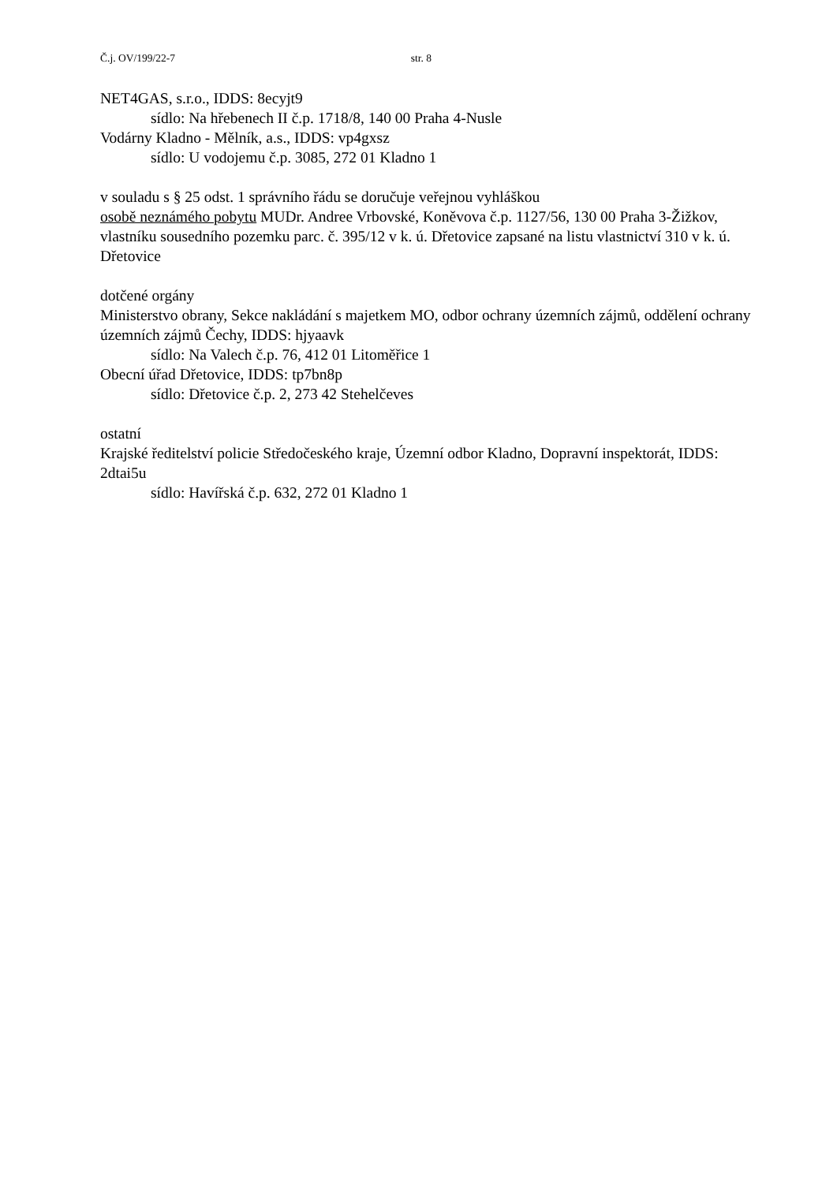Č.j. OV/199/22-7 str. 8
NET4GAS, s.r.o., IDDS: 8ecyjt9
sídlo: Na hřebenech II č.p. 1718/8, 140 00 Praha 4-Nusle
Vodárny Kladno - Mělník, a.s., IDDS: vp4gxsz
sídlo: U vodojemu č.p. 3085, 272 01 Kladno 1
v souladu s § 25 odst. 1 správního řádu se doručuje veřejnou vyhláškou
osobě neznámého pobytu MUDr. Andree Vrbovské, Koněvova č.p. 1127/56, 130 00 Praha 3-Žižkov, vlastníku sousedního pozemku parc. č. 395/12 v k. ú. Dřetovice zapsané na listu vlastnictví 310 v k. ú. Dřetovice
dotčené orgány
Ministerstvo obrany, Sekce nakládání s majetkem MO, odbor ochrany územních zájmů, oddělení ochrany územních zájmů Čechy, IDDS: hjyaavk
sídlo: Na Valech č.p. 76, 412 01 Litoměřice 1
Obecní úřad Dřetovice, IDDS: tp7bn8p
sídlo: Dřetovice č.p. 2, 273 42 Stehelčeves
ostatní
Krajské ředitelství policie Středočeského kraje, Územní odbor Kladno, Dopravní inspektorát, IDDS: 2dtai5u
sídlo: Havířská č.p. 632, 272 01 Kladno 1